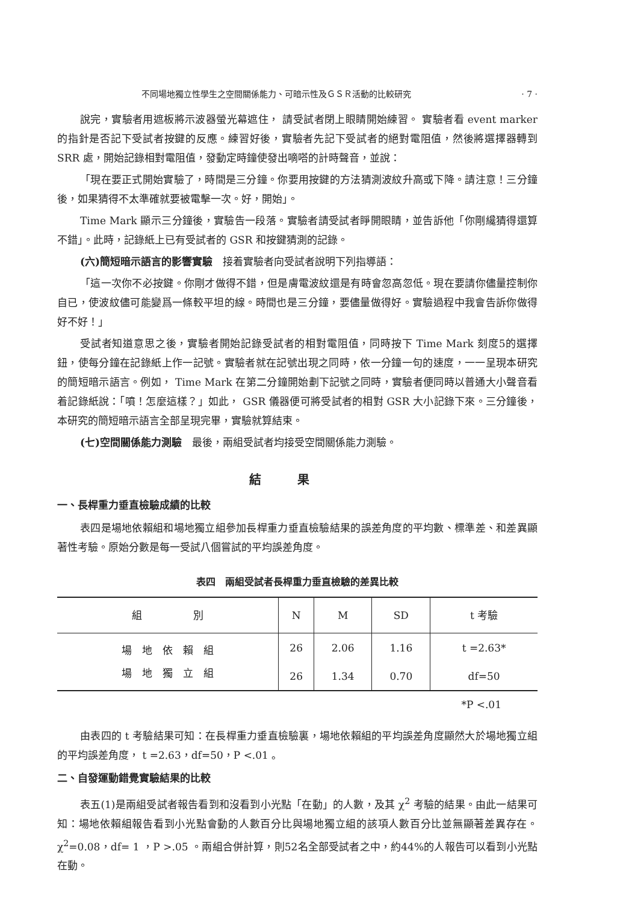不同場地獨立性學生之空間關係能力、可暗示性及ＧＳＲ活動的比較研究 · 7 ·
說完，實驗者用遮板將示波器螢光幕遮住， 請受試者閉上眼睛開始練習。 實驗者看 event marker 的指針是否記下受試者按鍵的反應。練習好後，實驗者先記下受試者的絕對電阻值，然後將選擇器轉到 SRR 處，開始記錄相對電阻值，發動定時鐘使發出嘀嗒的計時聲音，並說：
「現在要正式開始實驗了，時間是三分鐘。你要用按鍵的方法猜測波紋升高或下降。請注意！三分鐘後，如果猜得不太準確就要被電擊一次。好，開始」。
Time Mark 顯示三分鐘後，實驗告一段落。實驗者請受試者睜開眼睛，並告訴他「你剛纔猜得還算不錯」。此時，記錄紙上已有受試者的 GSR 和按鍵猜測的記錄。
(六)簡短暗示語言的影響實驗　接着實驗者向受試者說明下列指導語：
「這一次你不必按鍵。你剛才做得不錯，但是膚電波紋還是有時會忽高忽低。現在要請你儘量控制你自已，使波紋儘可能變爲一條較平坦的線。時間也是三分鐘，要儘量做得好。實驗過程中我會告訴你做得好不好！」
受試者知道意思之後，實驗者開始記錄受試者的相對電阻值，同時按下 Time Mark 刻度5的選擇鈕，使每分鐘在記錄紙上作一記號。實驗者就在記號出現之同時，依一分鐘一句的速度，一一呈現本研究的簡短暗示語言。例如， Time Mark 在第二分鐘開始劃下記號之同時，實驗者便同時以普通大小聲音看着記錄紙說：「噴！怎麼這樣？」如此， GSR 儀器便可將受試者的相對 GSR 大小記錄下來。三分鐘後，本研究的簡短暗示語言全部呈現完畢，實驗就算結束。
(七)空間關係能力測驗　最後，兩組受試者均接受空間關係能力測驗。
結果
一、長桿重力垂直檢驗成績的比較
表四是場地依賴組和場地獨立組參加長桿重力垂直檢驗結果的誤差角度的平均數、標準差、和差異顯著性考驗。原始分數是每一受試八個嘗試的平均誤差角度。
表四　兩組受試者長桿重力垂直檢驗的差異比較
| 組 別 | N | M | SD | t 考驗 |
| --- | --- | --- | --- | --- |
| 場 地 依 賴 組 | 26 | 2.06 | 1.16 | t =2.63* |
| 場 地 獨 立 組 | 26 | 1.34 | 0.70 | df=50 |
*P <.01
由表四的 t 考驗結果可知：在長桿重力垂直檢驗裏，場地依賴組的平均誤差角度顯然大於場地獨立組的平均誤差角度， t =2.63，df=50，P <.01 。
二、自發運動錯覺實驗結果的比較
表五(1)是兩組受試者報告看到和沒看到小光點「在動」的人數，及其 χ<sup>2</sup> 考驗的結果。由此一結果可知：場地依賴組報告看到小光點會動的人數百分比與場地獨立組的該項人數百分比並無顯著差異存在。 χ<sup>2</sup>=0.08，df= 1 ，P >.05 。兩組合併計算，則52名全部受試者之中，約44%的人報告可以看到小光點在動。